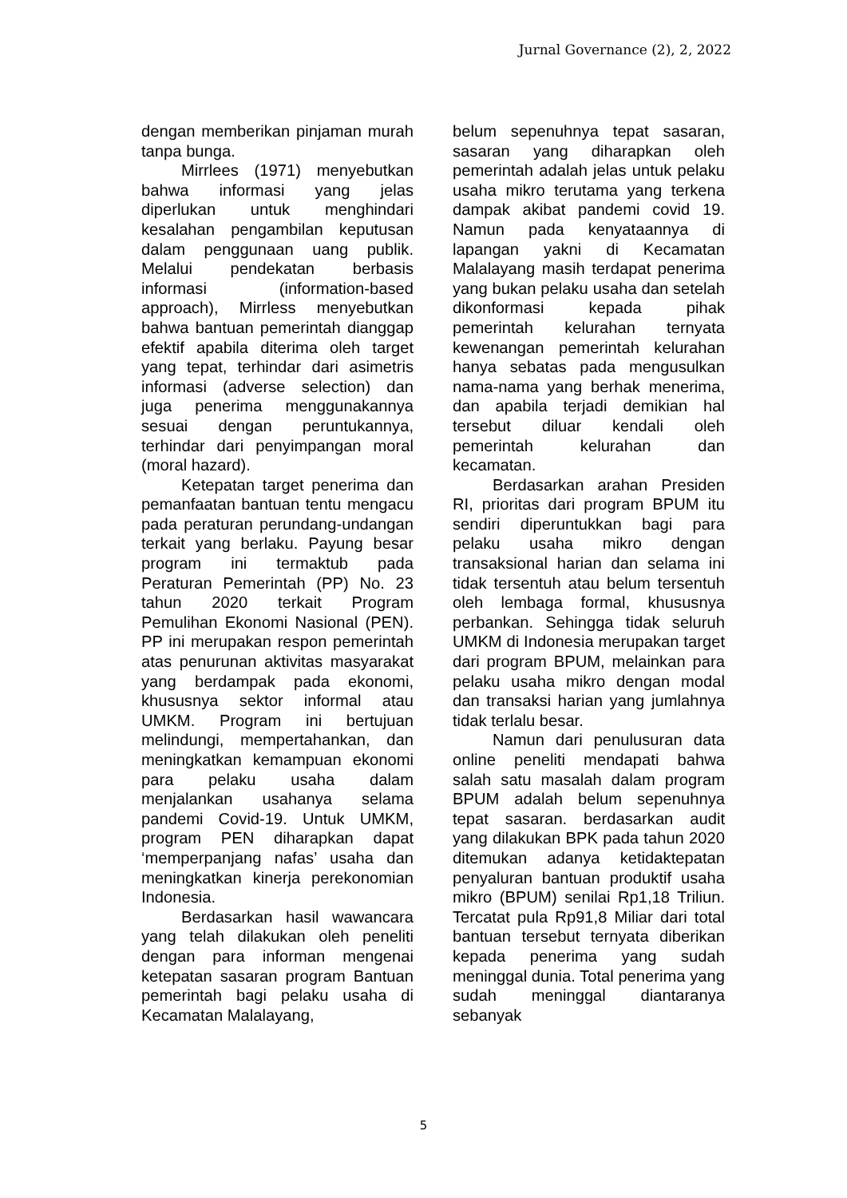Jurnal Governance (2), 2, 2022
dengan memberikan pinjaman murah tanpa bunga.
Mirrlees (1971) menyebutkan bahwa informasi yang jelas diperlukan untuk menghindari kesalahan pengambilan keputusan dalam penggunaan uang publik. Melalui pendekatan berbasis informasi (information-based approach), Mirrless menyebutkan bahwa bantuan pemerintah dianggap efektif apabila diterima oleh target yang tepat, terhindar dari asimetris informasi (adverse selection) dan juga penerima menggunakannya sesuai dengan peruntukannya, terhindar dari penyimpangan moral (moral hazard).
Ketepatan target penerima dan pemanfaatan bantuan tentu mengacu pada peraturan perundang-undangan terkait yang berlaku. Payung besar program ini termaktub pada Peraturan Pemerintah (PP) No. 23 tahun 2020 terkait Program Pemulihan Ekonomi Nasional (PEN). PP ini merupakan respon pemerintah atas penurunan aktivitas masyarakat yang berdampak pada ekonomi, khususnya sektor informal atau UMKM. Program ini bertujuan melindungi, mempertahankan, dan meningkatkan kemampuan ekonomi para pelaku usaha dalam menjalankan usahanya selama pandemi Covid-19. Untuk UMKM, program PEN diharapkan dapat ‘memperpanjang nafas’ usaha dan meningkatkan kinerja perekonomian Indonesia.
Berdasarkan hasil wawancara yang telah dilakukan oleh peneliti dengan para informan mengenai ketepatan sasaran program Bantuan pemerintah bagi pelaku usaha di Kecamatan Malalayang,
belum sepenuhnya tepat sasaran, sasaran yang diharapkan oleh pemerintah adalah jelas untuk pelaku usaha mikro terutama yang terkena dampak akibat pandemi covid 19. Namun pada kenyataannya di lapangan yakni di Kecamatan Malalayang masih terdapat penerima yang bukan pelaku usaha dan setelah dikonformasi kepada pihak pemerintah kelurahan ternyata kewenangan pemerintah kelurahan hanya sebatas pada mengusulkan nama-nama yang berhak menerima, dan apabila terjadi demikian hal tersebut diluar kendali oleh pemerintah kelurahan dan kecamatan.
Berdasarkan arahan Presiden RI, prioritas dari program BPUM itu sendiri diperuntukkan bagi para pelaku usaha mikro dengan transaksional harian dan selama ini tidak tersentuh atau belum tersentuh oleh lembaga formal, khususnya perbankan. Sehingga tidak seluruh UMKM di Indonesia merupakan target dari program BPUM, melainkan para pelaku usaha mikro dengan modal dan transaksi harian yang jumlahnya tidak terlalu besar.
Namun dari penulusuran data online peneliti mendapati bahwa salah satu masalah dalam program BPUM adalah belum sepenuhnya tepat sasaran. berdasarkan audit yang dilakukan BPK pada tahun 2020 ditemukan adanya ketidaktepatan penyaluran bantuan produktif usaha mikro (BPUM) senilai Rp1,18 Triliun. Tercatat pula Rp91,8 Miliar dari total bantuan tersebut ternyata diberikan kepada penerima yang sudah meninggal dunia. Total penerima yang sudah meninggal diantaranya sebanyak
5